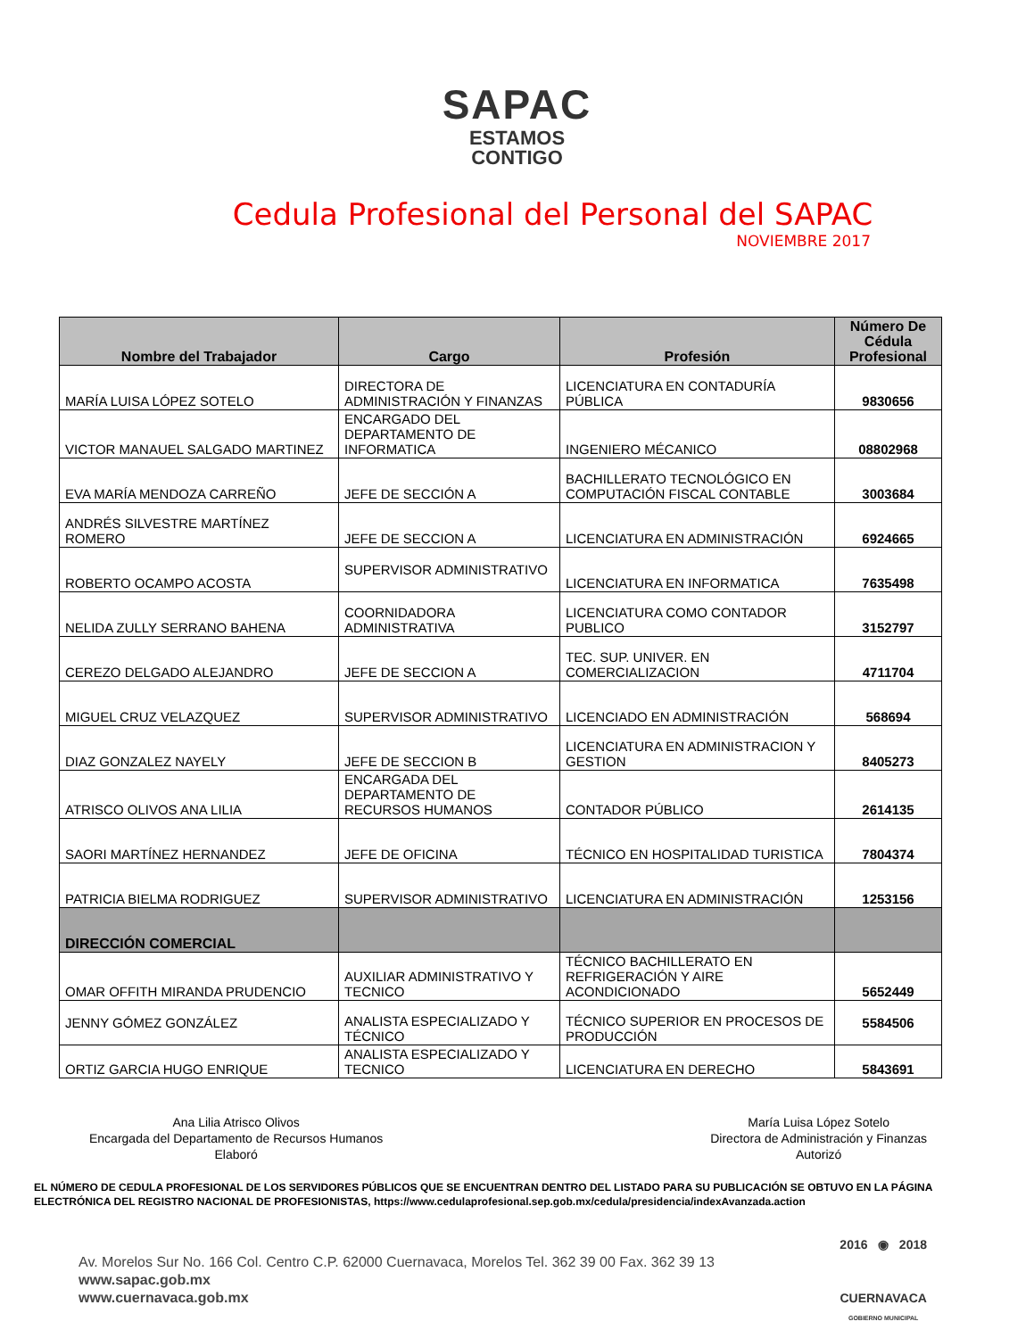SAPAC
ESTAMOS
CONTIGO
Cedula Profesional del Personal del SAPAC
NOVIEMBRE 2017
| Nombre del Trabajador | Cargo | Profesión | Número De Cédula Profesional |
| --- | --- | --- | --- |
| MARÍA LUISA LÓPEZ SOTELO | DIRECTORA DE ADMINISTRACIÓN Y FINANZAS | LICENCIATURA EN CONTADURÍA PÚBLICA | 9830656 |
| VICTOR MANAUEL SALGADO MARTINEZ | ENCARGADO DEL DEPARTAMENTO DE INFORMATICA | INGENIERO MÉCANICO | 08802968 |
| EVA MARÍA MENDOZA CARREÑO | JEFE DE SECCIÓN A | BACHILLERATO TECNOLÓGICO EN COMPUTACIÓN FISCAL CONTABLE | 3003684 |
| ANDRÉS SILVESTRE MARTÍNEZ ROMERO | JEFE DE SECCION A | LICENCIATURA EN ADMINISTRACIÓN | 6924665 |
| ROBERTO OCAMPO ACOSTA | SUPERVISOR ADMINISTRATIVO | LICENCIATURA EN INFORMATICA | 7635498 |
| NELIDA ZULLY SERRANO BAHENA | COORNIDADORA ADMINISTRATIVA | LICENCIATURA COMO CONTADOR PUBLICO | 3152797 |
| CEREZO DELGADO ALEJANDRO | JEFE DE SECCION A | TEC. SUP. UNIVER. EN COMERCIALIZACION | 4711704 |
| MIGUEL CRUZ VELAZQUEZ | SUPERVISOR ADMINISTRATIVO | LICENCIADO EN ADMINISTRACIÓN | 568694 |
| DIAZ GONZALEZ NAYELY | JEFE DE SECCION B | LICENCIATURA EN ADMINISTRACION Y GESTION | 8405273 |
| ATRISCO OLIVOS ANA LILIA | ENCARGADA DEL DEPARTAMENTO DE RECURSOS HUMANOS | CONTADOR PÚBLICO | 2614135 |
| SAORI MARTÍNEZ HERNANDEZ | JEFE DE OFICINA | TÉCNICO EN HOSPITALIDAD TURISTICA | 7804374 |
| PATRICIA BIELMA RODRIGUEZ | SUPERVISOR ADMINISTRATIVO | LICENCIATURA EN ADMINISTRACIÓN | 1253156 |
| DIRECCIÓN COMERCIAL | | | |
| OMAR OFFITH MIRANDA PRUDENCIO | AUXILIAR ADMINISTRATIVO Y TECNICO | TÉCNICO BACHILLERATO EN REFRIGERACIÓN Y AIRE ACONDICIONADO | 5652449 |
| JENNY GÓMEZ GONZÁLEZ | ANALISTA ESPECIALIZADO Y TÉCNICO | TÉCNICO SUPERIOR EN PROCESOS DE PRODUCCIÓN | 5584506 |
| ORTIZ GARCIA HUGO ENRIQUE | ANALISTA ESPECIALIZADO Y TECNICO | LICENCIATURA EN DERECHO | 5843691 |
Ana Lilia Atrisco Olivos
Encargada del Departamento de Recursos Humanos
Elaboró
María Luisa López Sotelo
Directora de Administración y Finanzas
Autorizó
EL NÚMERO DE CEDULA PROFESIONAL DE LOS SERVIDORES PÚBLICOS QUE SE ENCUENTRAN DENTRO DEL LISTADO PARA SU PUBLICACIÓN SE OBTUVO EN LA PÁGINA ELECTRÓNICA DEL REGISTRO NACIONAL DE PROFESIONISTAS, https://www.cedulaprofesional.sep.gob.mx/cedula/presidencia/indexAvanzada.action
Av. Morelos Sur No. 166 Col. Centro C.P. 62000 Cuernavaca, Morelos Tel. 362 39 00 Fax. 362 39 13
www.sapac.gob.mx
www.cuernavaca.gob.mx
2016 ◉ 2018
CUERNAVACA
GOBIERNO MUNICIPAL